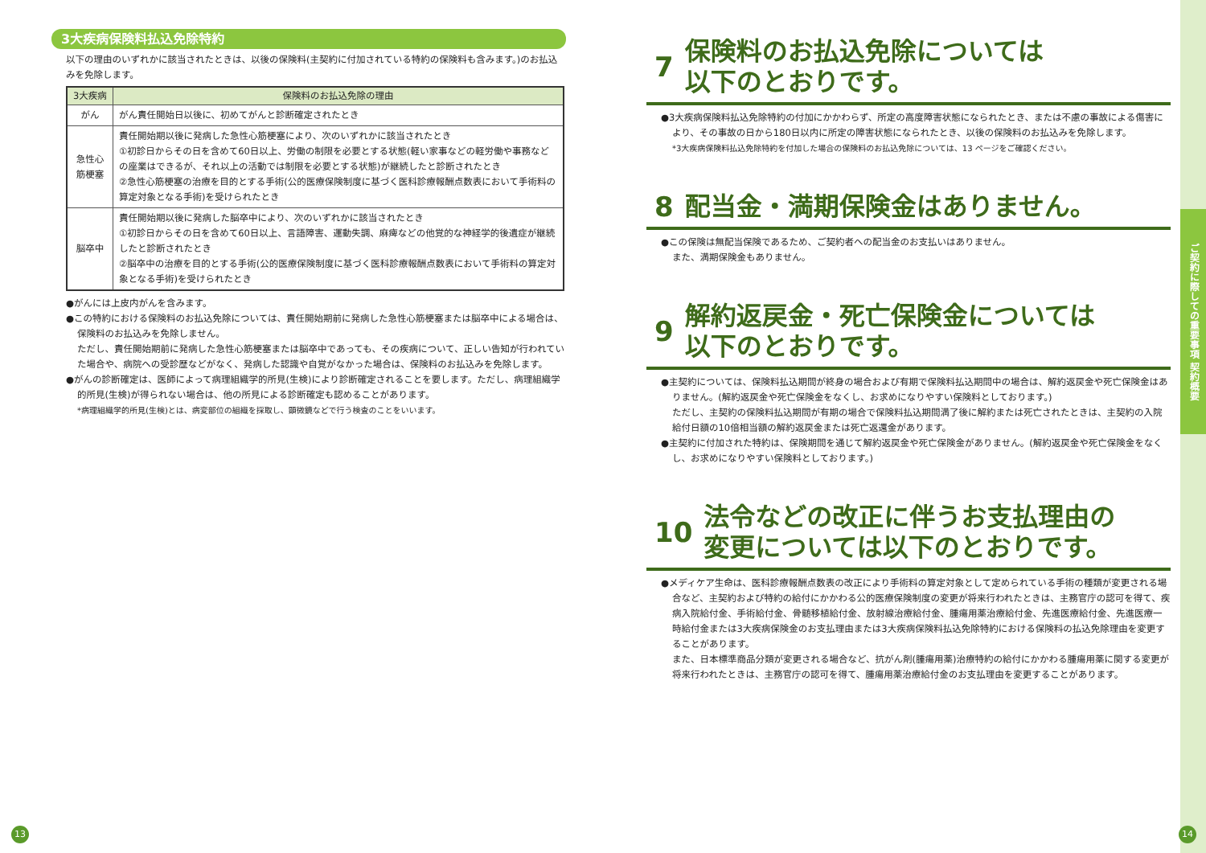3大疾病保険料払込免除特約
以下の理由のいずれかに該当されたときは、以後の保険料(主契約に付加されている特約の保険料も含みます。)のお払込みを免除します。
| 3大疾病 | 保険料のお払込免除の理由 |
| --- | --- |
| がん | がん責任開始日以後に、初めてがんと診断確定されたとき |
| 急性心筋梗塞 | 責任開始期以後に発病した急性心筋梗塞により、次のいずれかに該当されたとき ①初診日からその日を含めて60日以上、労働の制限を必要とする状態(軽い家事などの軽労働や事務などの座業はできるが、それ以上の活動では制限を必要とする状態)が継続したと診断されたとき ②急性心筋梗塞の治療を目的とする手術(公的医療保険制度に基づく医科診療報酬点数表において手術料の算定対象となる手術)を受けられたとき |
| 脳卒中 | 責任開始期以後に発病した脳卒中により、次のいずれかに該当されたとき ①初診日からその日を含めて60日以上、言語障害、運動失調、麻痺などの他覚的な神経学的後遺症が継続したと診断されたとき ②脳卒中の治療を目的とする手術(公的医療保険制度に基づく医科診療報酬点数表において手術料の算定対象となる手術)を受けられたとき |
●がんには上皮内がんを含みます。
●この特約における保険料のお払込免除については、責任開始期前に発病した急性心筋梗塞または脳卒中による場合は、保険料のお払込みを免除しません。
ただし、責任開始期前に発病した急性心筋梗塞または脳卒中であっても、その疾病について、正しい告知が行われていた場合や、病院への受診歴などがなく、発病した認識や自覚がなかった場合は、保険料のお払込みを免除します。
●がんの診断確定は、医師によって病理組織学的所見(生検)により診断確定されることを要します。ただし、病理組織学的所見(生検)が得られない場合は、他の所見による診断確定も認めることがあります。
*病理組織学的所見(生検)とは、病変部位の組織を採取し、顕微鏡などで行う検査のことをいいます。
7 保険料のお払込免除については
以下のとおりです。
●3大疾病保険料払込免除特約の付加にかかわらず、所定の高度障害状態になられたとき、または不慮の事故による傷害により、その事故の日から180日以内に所定の障害状態になられたとき、以後の保険料のお払込みを免除します。
*3大疾病保険料払込免除特約を付加した場合の保険料のお払込免除については、13 ページをご確認ください。
8 配当金・満期保険金はありません。
●この保険は無配当保険であるため、ご契約者への配当金のお支払いはありません。
また、満期保険金もありません。
9 解約返戻金・死亡保険金については
以下のとおりです。
●主契約については、保険料払込期間が終身の場合および有期で保険料払込期間中の場合は、解約返戻金や死亡保険金はありません。(解約返戻金や死亡保険金をなくし、お求めになりやすい保険料としております。)
ただし、主契約の保険料払込期間が有期の場合で保険料払込期間満了後に解約または死亡されたときは、主契約の入院給付日額の10倍相当額の解約返戻金または死亡返還金があります。
●主契約に付加された特約は、保険期間を通じて解約返戻金や死亡保険金がありません。(解約返戻金や死亡保険金をなくし、お求めになりやすい保険料としております。)
10 法令などの改正に伴うお支払理由の
変更については以下のとおりです。
●メディケア生命は、医科診療報酬点数表の改正により手術料の算定対象として定められている手術の種類が変更される場合など、主契約および特約の給付にかかわる公的医療保険制度の変更が将来行われたときは、主務官庁の認可を得て、疾病入院給付金、手術給付金、骨髄移植給付金、放射線治療給付金、腫瘍用薬治療給付金、先進医療給付金、先進医療一時給付金または3大疾病保険金のお支払理由または3大疾病保険料払込免除特約における保険料の払込免除理由を変更することがあります。
また、日本標準商品分類が変更される場合など、抗がん剤(腫瘍用薬)治療特約の給付にかかわる腫瘍用薬に関する変更が将来行われたときは、主務官庁の認可を得て、腫瘍用薬治療給付金のお支払理由を変更することがあります。
ご契約に際しての重要事項 契約概要
13 14